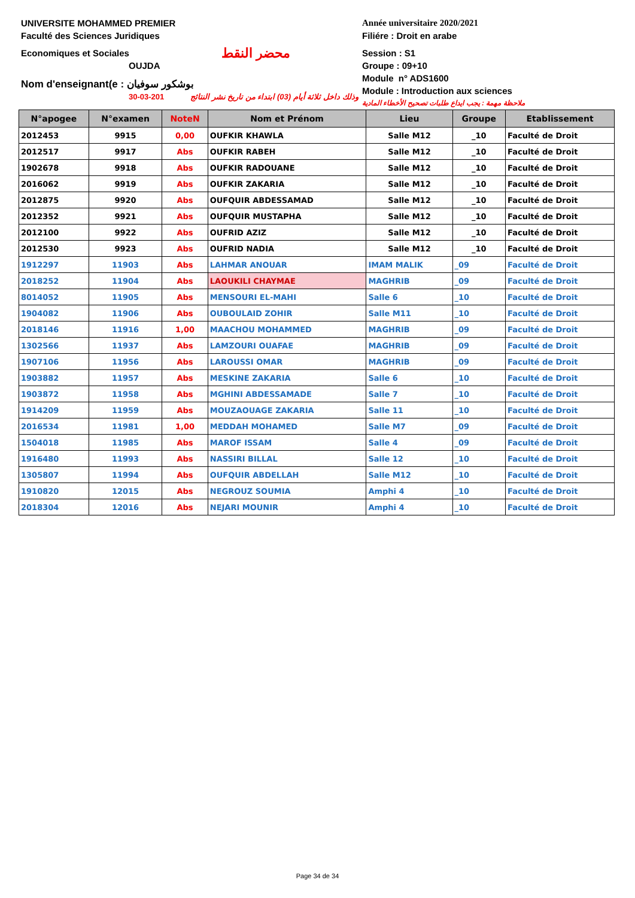UNIVERSITE MOHAMMED PREMIER
Faculté des Sciences Juridiques
Economiques et Sociales محضر النقط
OUJDA
Nom d'enseignant(e : بوشكور سوفيان
30-03-201 وذلك داخل ثلاثة أيام (03) ابتداء من تاريخ نشر النتائج
Année universitaire 2020/2021
Filiére : Droit en arabe
Session : S1
Groupe : 09+10
Module n° ADS1600
Module : Introduction aux sciences
ملاحظة مهمة : يجب ايداع طلبات تصحيح الأخطاء المادية
| N°apogee | N°examen | NoteN | Nom et Prénom | Lieu | Groupe | Etablissement |
| --- | --- | --- | --- | --- | --- | --- |
| 2012453 | 9915 | 0,00 | OUFKIR KHAWLA | Salle M12 | _10 | Faculté de Droit |
| 2012517 | 9917 | Abs | OUFKIR RABEH | Salle M12 | _10 | Faculté de Droit |
| 1902678 | 9918 | Abs | OUFKIR RADOUANE | Salle M12 | _10 | Faculté de Droit |
| 2016062 | 9919 | Abs | OUFKIR ZAKARIA | Salle M12 | _10 | Faculté de Droit |
| 2012875 | 9920 | Abs | OUFQUIR ABDESSAMAD | Salle M12 | _10 | Faculté de Droit |
| 2012352 | 9921 | Abs | OUFQUIR MUSTAPHA | Salle M12 | _10 | Faculté de Droit |
| 2012100 | 9922 | Abs | OUFRID AZIZ | Salle M12 | _10 | Faculté de Droit |
| 2012530 | 9923 | Abs | OUFRID NADIA | Salle M12 | _10 | Faculté de Droit |
| 1912297 | 11903 | Abs | LAHMAR ANOUAR | IMAM MALIK | _09 | Faculté de Droit |
| 2018252 | 11904 | Abs | LAOUKILI CHAYMAE | MAGHRIB | _09 | Faculté de Droit |
| 8014052 | 11905 | Abs | MENSOURI EL-MAHI | Salle 6 | _10 | Faculté de Droit |
| 1904082 | 11906 | Abs | OUBOULAID ZOHIR | Salle M11 | _10 | Faculté de Droit |
| 2018146 | 11916 | 1,00 | MAACHOU MOHAMMED | MAGHRIB | _09 | Faculté de Droit |
| 1302566 | 11937 | Abs | LAMZOURI OUAFAE | MAGHRIB | _09 | Faculté de Droit |
| 1907106 | 11956 | Abs | LAROUSSI OMAR | MAGHRIB | _09 | Faculté de Droit |
| 1903882 | 11957 | Abs | MESKINE ZAKARIA | Salle 6 | _10 | Faculté de Droit |
| 1903872 | 11958 | Abs | MGHINI ABDESSAMADE | Salle 7 | _10 | Faculté de Droit |
| 1914209 | 11959 | Abs | MOUZAOUAGE ZAKARIA | Salle 11 | _10 | Faculté de Droit |
| 2016534 | 11981 | 1,00 | MEDDAH MOHAMED | Salle M7 | _09 | Faculté de Droit |
| 1504018 | 11985 | Abs | MAROF ISSAM | Salle 4 | _09 | Faculté de Droit |
| 1916480 | 11993 | Abs | NASSIRI BILLAL | Salle 12 | _10 | Faculté de Droit |
| 1305807 | 11994 | Abs | OUFQUIR ABDELLAH | Salle M12 | _10 | Faculté de Droit |
| 1910820 | 12015 | Abs | NEGROUZ SOUMIA | Amphi 4 | _10 | Faculté de Droit |
| 2018304 | 12016 | Abs | NEJARI MOUNIR | Amphi 4 | _10 | Faculté de Droit |
Page 34 de 34